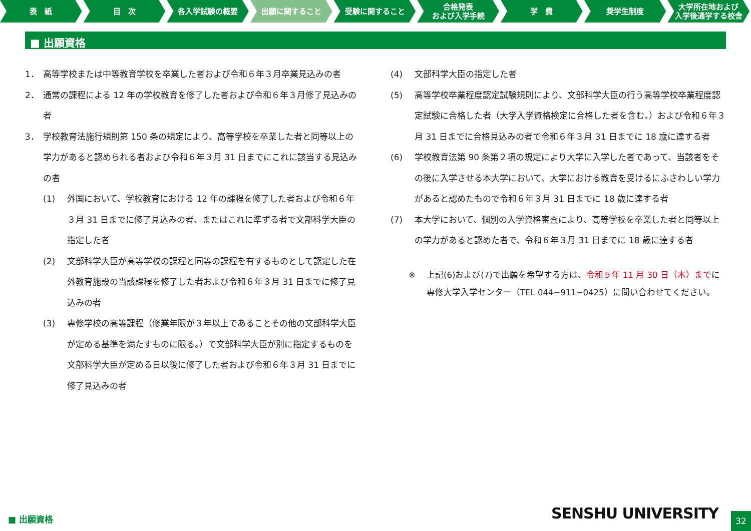表　紙 目　次 各入学試験の概要 出願に関すること 受験に関すること 合格発表
および入学手続
学　費 奨学生制度 大学所在地および
入学後通学する校舎
■ 出願資格
1． 高等学校または中等教育学校を卒業した者および令和６年３月卒業見込みの者
2． 通常の課程による 12 年の学校教育を修了した者および令和６年３月修了見込みの者
3． 学校教育法施行規則第 150 条の規定により、高等学校を卒業した者と同等以上の学力があると認められる者および令和６年３月 31 日までにこれに該当する見込みの者
(1) 外国において、学校教育における 12 年の課程を修了した者および令和６年３月 31 日までに修了見込みの者、またはこれに準ずる者で文部科学大臣の指定した者
(2) 文部科学大臣が高等学校の課程と同等の課程を有するものとして認定した在外教育施設の当該課程を修了した者および令和６年３月 31 日までに修了見込みの者
(3) 専修学校の高等課程（修業年限が３年以上であることその他の文部科学大臣が定める基準を満たすものに限る。）で文部科学大臣が別に指定するものを文部科学大臣が定める日以後に修了した者および令和６年３月 31 日までに修了見込みの者
(4) 文部科学大臣の指定した者
(5) 高等学校卒業程度認定試験規則により、文部科学大臣の行う高等学校卒業程度認定試験に合格した者（大学入学資格検定に合格した者を含む。）および令和６年３月 31 日までに合格見込みの者で令和６年３月 31 日までに 18 歳に達する者
(6) 学校教育法第 90 条第２項の規定により大学に入学した者であって、当該者をその後に入学させる本大学において、大学における教育を受けるにふさわしい学力があると認めたもので令和６年３月 31 日までに 18 歳に達する者
(7) 本大学において、個別の入学資格審査により、高等学校を卒業した者と同等以上の学力があると認めた者で、令和６年３月 31 日までに 18 歳に達する者
※ 上記(6)および(7)で出願を希望する方は、令和５年 11 月 30 日（木）までに専修大学入学センター（TEL 044−911−0425）に問い合わせてください。
■ 出願資格 SENSHU UNIVERSITY
32